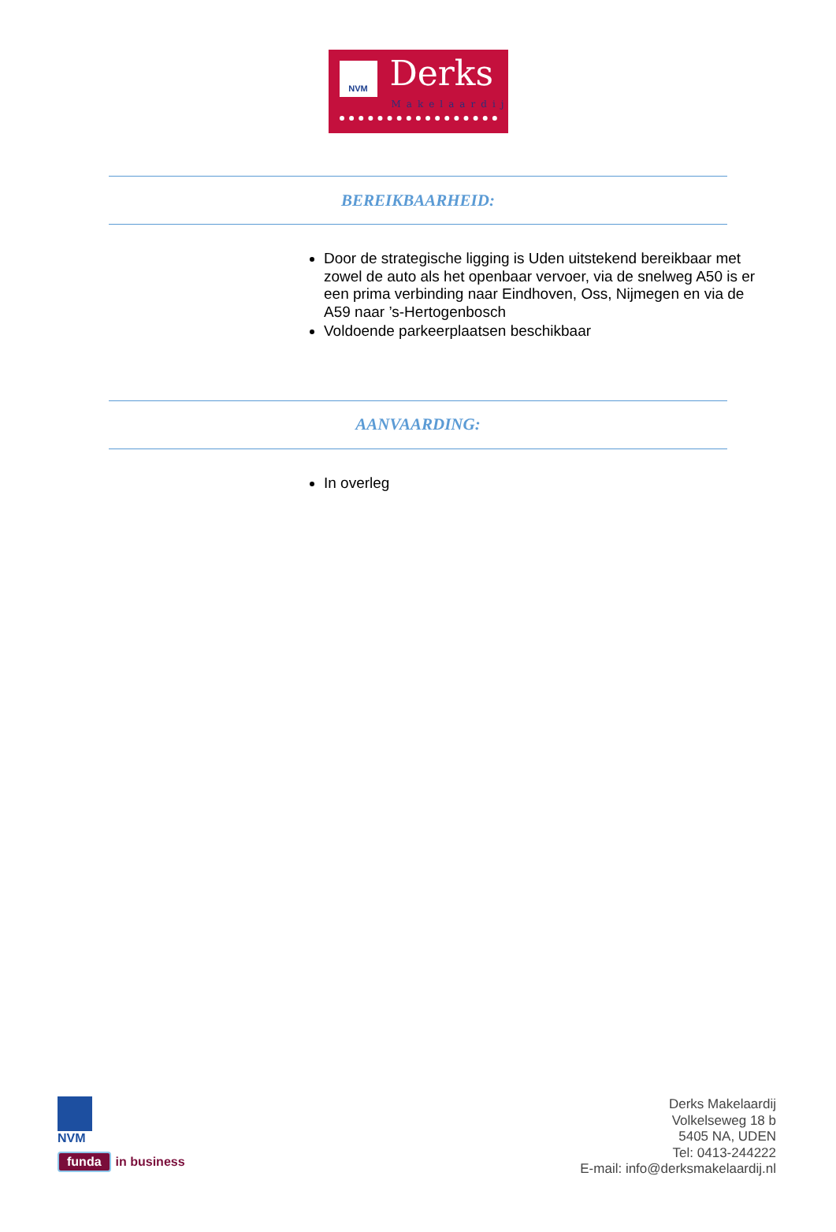NVM Derks
Makelaardij
BEREIKBAARHEID:
Door de strategische ligging is Uden uitstekend bereikbaar met zowel de auto als het openbaar vervoer, via de snelweg A50 is er een prima verbinding naar Eindhoven, Oss, Nijmegen en via de A59 naar ’s-Hertogenbosch
Voldoende parkeerplaatsen beschikbaar
AANVAARDING:
In overleg
NVM
funda in business
Derks Makelaardij
Volkelseweg 18 b
5405 NA, UDEN
Tel: 0413-244222
E-mail: info@derksmakelaardij.nl